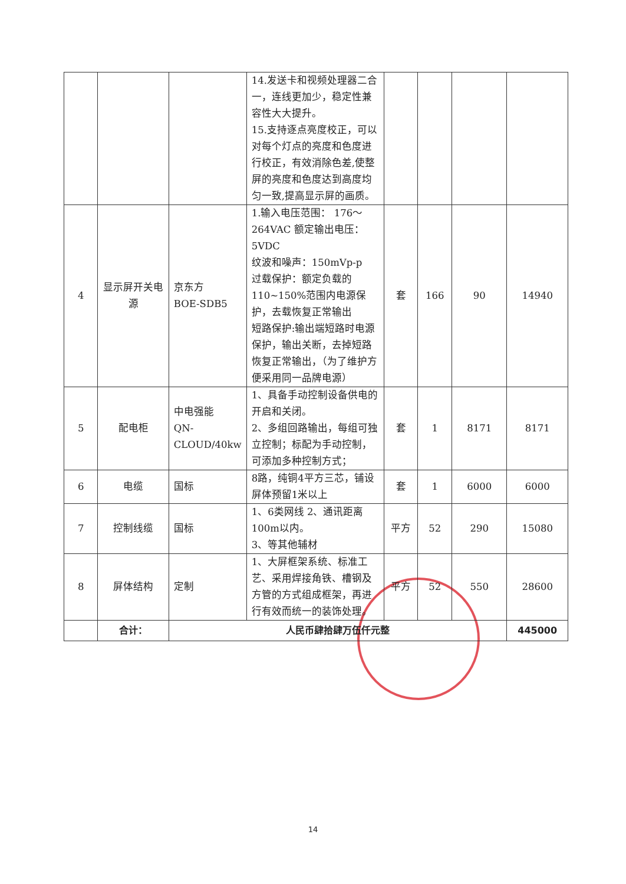| | | | 14.发送卡和视频处理器二合一，连线更加少，稳定性兼容性大大提升。 15.支持逐点亮度校正，可以对每个灯点的亮度和色度进行校正，有效消除色差,使整屏的亮度和色度达到高度均匀一致,提高显示屏的画质。 | | | | |
| 4 | 显示屏开关电源 | 京东方 BOE-SDB5 | 1.输入电压范围： 176～264VAC 额定输出电压：5VDC 纹波和噪声：150mVp-p 过载保护：额定负载的110~150%范围内电源保护，去载恢复正常输出 短路保护:输出端短路时电源保护，输出关断，去掉短路恢复正常输出，（为了维护方便采用同一品牌电源） | 套 | 166 | 90 | 14940 |
| 5 | 配电柜 | 中电强能 QN-CLOUD/40kw | 1、具备手动控制设备供电的开启和关闭。 2、多组回路输出，每组可独立控制；标配为手动控制，可添加多种控制方式； | 套 | 1 | 8171 | 8171 |
| 6 | 电缆 | 国标 | 8路，纯铜4平方三芯，铺设屏体预留1米以上 | 套 | 1 | 6000 | 6000 |
| 7 | 控制线缆 | 国标 | 1、6类网线 2、通讯距离100m以内。 3、等其他辅材 | 平方 | 52 | 290 | 15080 |
| 8 | 屏体结构 | 定制 | 1、大屏框架系统、标准工艺、采用焊接角铁、槽钢及方管的方式组成框架，再进行有效而统一的装饰处理。 | 平方 | 52 | 550 | 28600 |
| | 合计： | 人民币肆拾肆万伍仟元整 | | | | | 445000 |
14